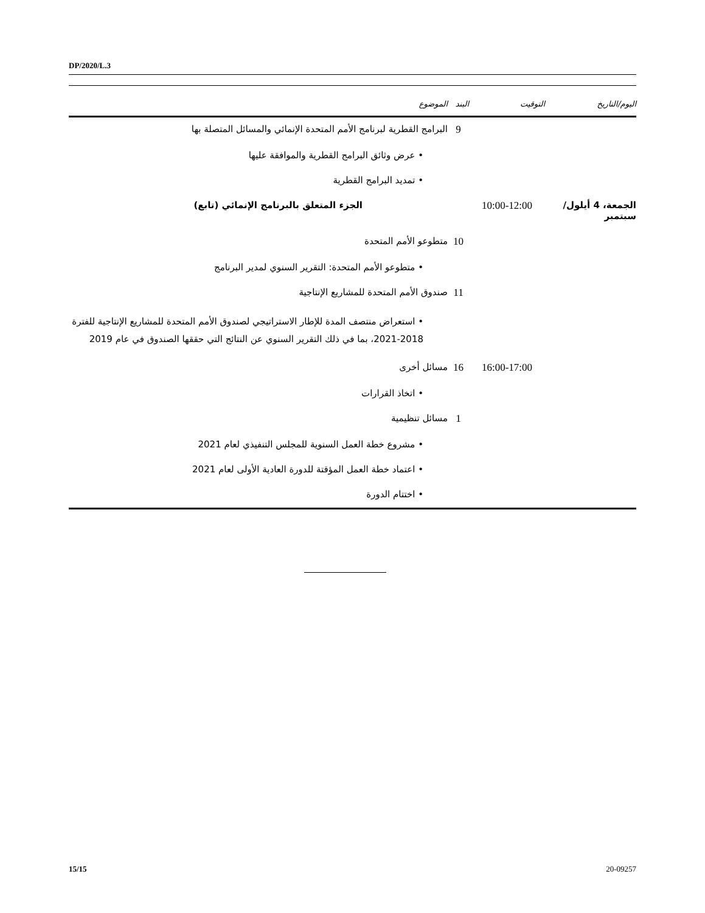DP/2020/L.3
| اليوم/التاريخ | التوقيت | البند | الموضوع |
| --- | --- | --- | --- |
| | | 9 | البرامج القطرية لبرنامج الأمم المتحدة الإنمائي والمسائل المتصلة بها |
| | | | • عرض وثائق البرامج القطرية والموافقة عليها |
| | | | • تمديد البرامج القطرية |
| الجمعة، 4 أيلول/سبتمبر | 10:00-12:00 | | الجزء المتعلق بالبرنامج الإنمائي (تابع) |
| | | 10 | متطوعو الأمم المتحدة |
| | | | • متطوعو الأمم المتحدة: التقرير السنوي لمدير البرنامج |
| | | 11 | صندوق الأمم المتحدة للمشاريع الإنتاجية |
| | | | • استعراض منتصف المدة للإطار الاستراتيجي لصندوق الأمم المتحدة للمشاريع الإنتاجية للفترة 2018-2021، بما في ذلك التقرير السنوي عن النتائج التي حققها الصندوق في عام 2019 |
| | 16:00-17:00 | 16 | مسائل أخرى |
| | | | • اتخاذ القرارات |
| | | 1 | مسائل تنظيمية |
| | | | • مشروع خطة العمل السنوية للمجلس التنفيذي لعام 2021 |
| | | | • اعتماد خطة العمل المؤقتة للدورة العادية الأولى لعام 2021 |
| | | | • اختتام الدورة |
15/15 20-09257